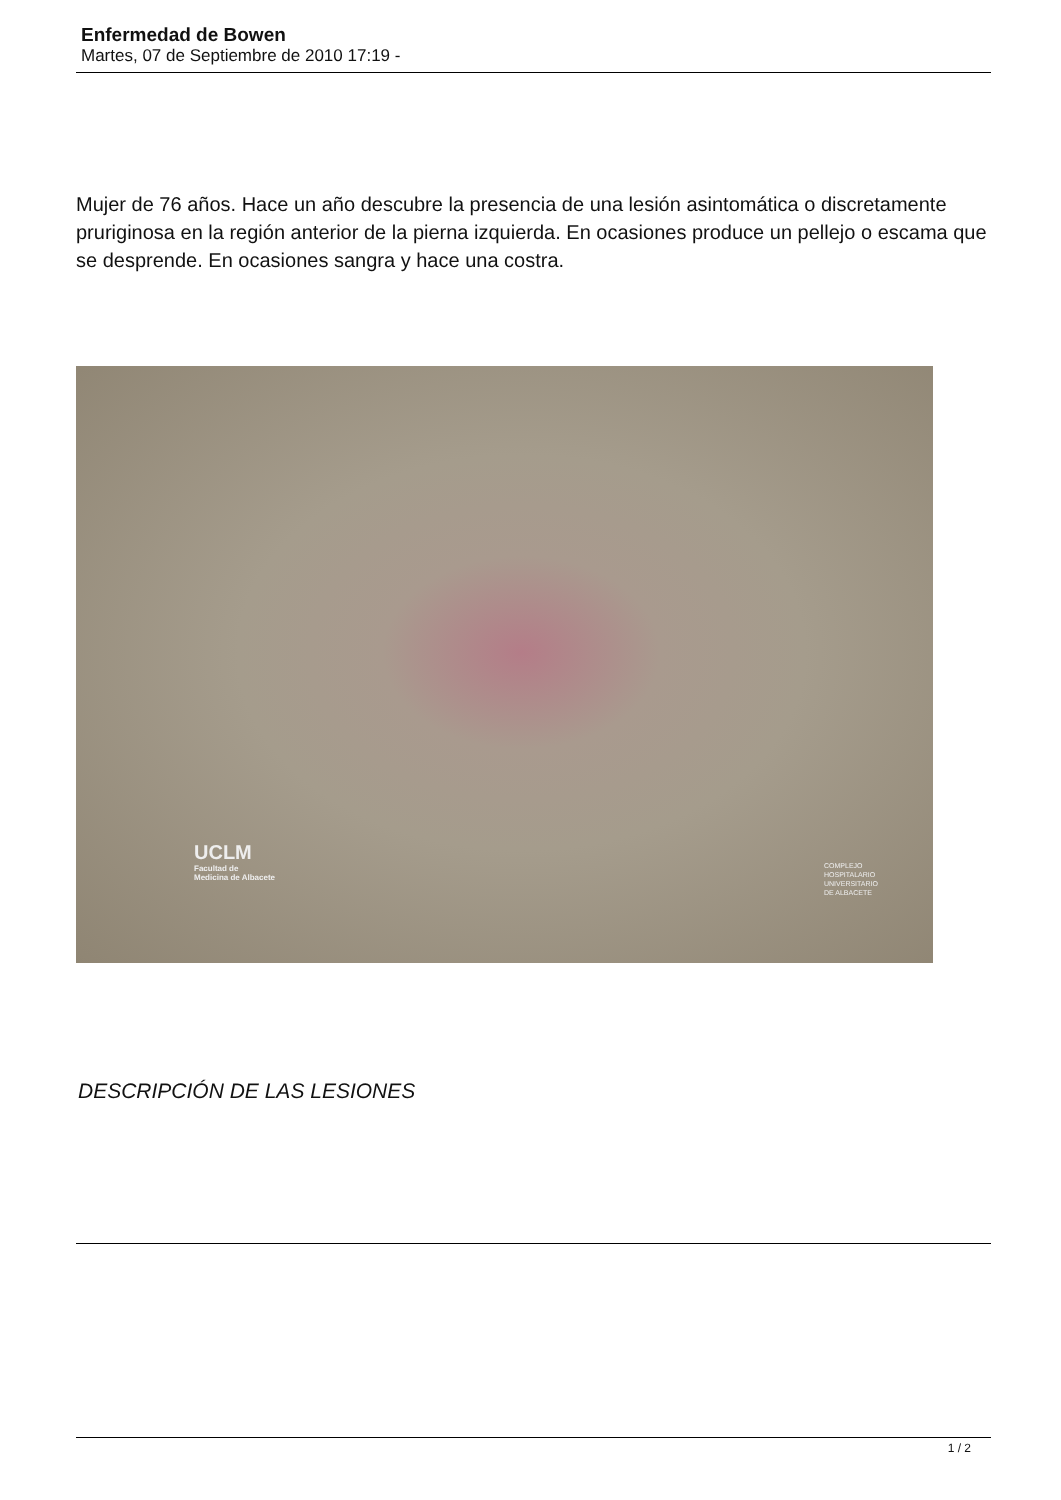Enfermedad de Bowen
Martes, 07 de Septiembre de 2010 17:19 -
Mujer de 76 años. Hace un año descubre la presencia de una lesión asintomática o discretamente pruriginosa en la región anterior de la pierna izquierda. En ocasiones produce un pellejo o escama que se desprende. En ocasiones sangra y hace una costra.
UCLM
Facultad de
Medicina de Albacete
COMPLEJO
HOSPITALARIO
UNIVERSITARIO
DE ALBACETE
DESCRIPCIÓN DE LAS LESIONES
1 / 2